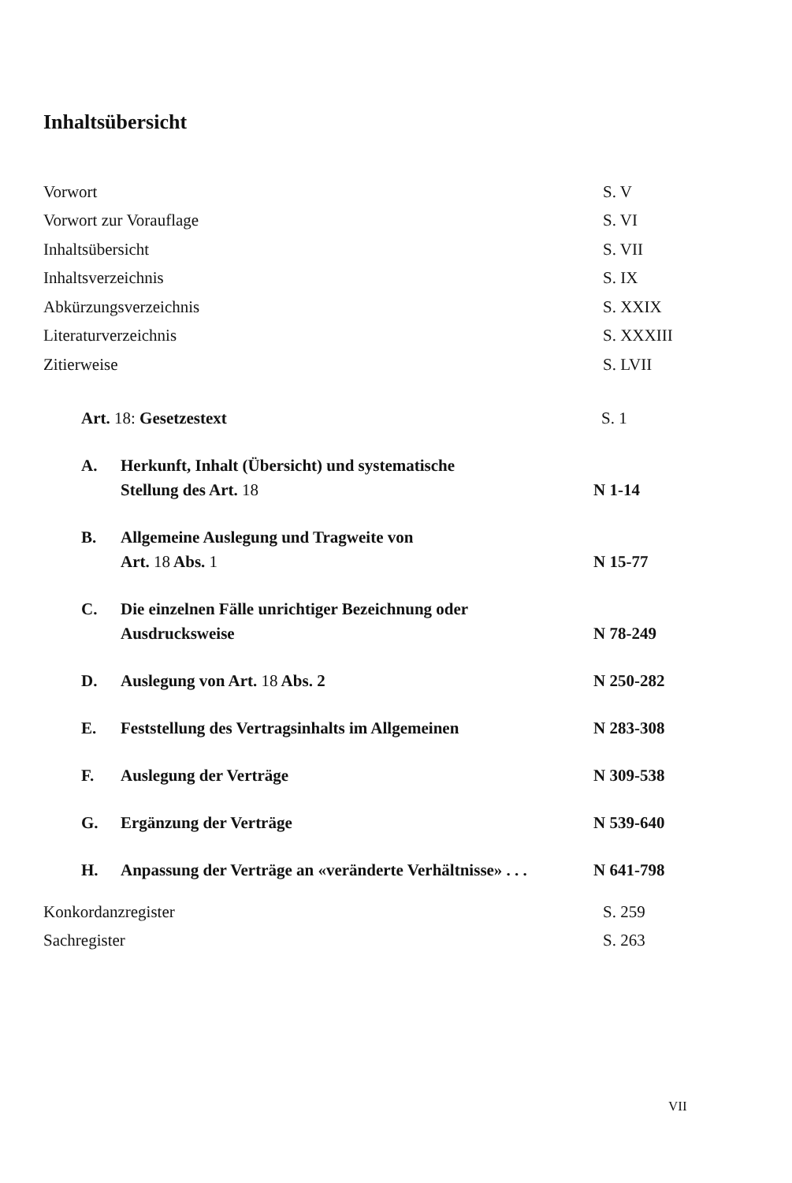Inhaltsübersicht
Vorwort S. V
Vorwort zur Vorauflage S. VI
Inhaltsübersicht S. VII
Inhaltsverzeichnis S. IX
Abkürzungsverzeichnis S. XXIX
Literaturverzeichnis S. XXXIII
Zitierweise S. LVII
Art. 18: Gesetzestext S. 1
A. Herkunft, Inhalt (Übersicht) und systematische
Stellung des Art. 18 N 1-14
B. Allgemeine Auslegung und Tragweite von
Art. 18 Abs. 1 N 15-77
C. Die einzelnen Fälle unrichtiger Bezeichnung oder
Ausdrucksweise N 78-249
D. Auslegung von Art. 18 Abs. 2 N 250-282
E. Feststellung des Vertragsinhalts im Allgemeinen N 283-308
F. Auslegung der Verträge N 309-538
G. Ergänzung der Verträge N 539-640
H. Anpassung der Verträge an «veränderte Verhältnisse» . . . N 641-798
Konkordanzregister S. 259
Sachregister S. 263
VII